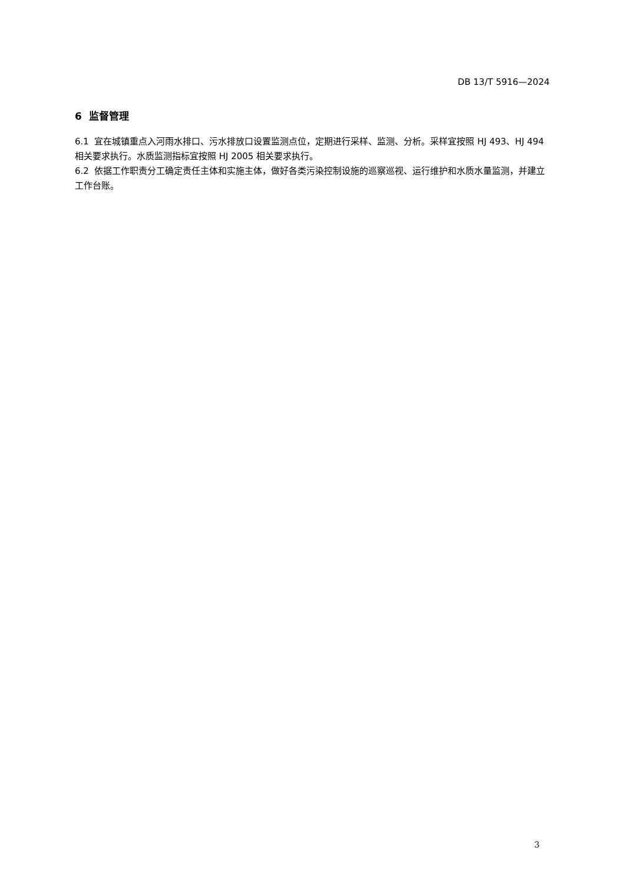DB 13/T 5916—2024
6 监督管理
6.1 宜在城镇重点入河雨水排口、污水排放口设置监测点位，定期进行采样、监测、分析。采样宜按照 HJ 493、HJ 494 相关要求执行。水质监测指标宜按照 HJ 2005 相关要求执行。
6.2 依据工作职责分工确定责任主体和实施主体，做好各类污染控制设施的巡察巡视、运行维护和水质水量监测，并建立工作台账。
3